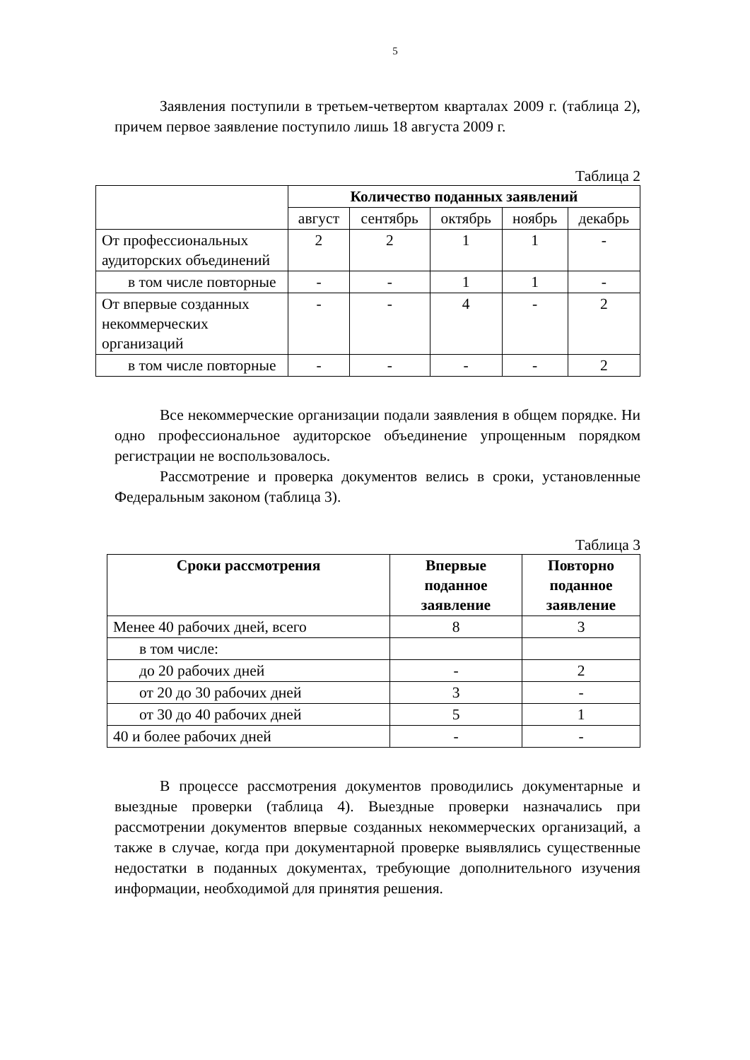5
Заявления поступили в третьем-четвертом кварталах 2009 г. (таблица 2), причем первое заявление поступило лишь 18 августа 2009 г.
Таблица 2
| | Количество поданных заявлений | | | | |
| --- | --- | --- | --- | --- | --- |
| | август | сентябрь | октябрь | ноябрь | декабрь |
| От профессиональных аудиторских объединений | 2 | 2 | 1 | 1 | - |
| в том числе повторные | - | - | 1 | 1 | - |
| От впервые созданных некоммерческих организаций | - | - | 4 | - | 2 |
| в том числе повторные | - | - | - | - | 2 |
Все некоммерческие организации подали заявления в общем порядке. Ни одно профессиональное аудиторское объединение упрощенным порядком регистрации не воспользовалось.
Рассмотрение и проверка документов велись в сроки, установленные Федеральным законом (таблица 3).
Таблица 3
| Сроки рассмотрения | Впервые поданное заявление | Повторно поданное заявление |
| --- | --- | --- |
| Менее 40 рабочих дней, всего | 8 | 3 |
| в том числе: | | |
| до 20 рабочих дней | - | 2 |
| от 20 до 30 рабочих дней | 3 | - |
| от 30 до 40 рабочих дней | 5 | 1 |
| 40 и более рабочих дней | - | - |
В процессе рассмотрения документов проводились документарные и выездные проверки (таблица 4). Выездные проверки назначались при рассмотрении документов впервые созданных некоммерческих организаций, а также в случае, когда при документарной проверке выявлялись существенные недостатки в поданных документах, требующие дополнительного изучения информации, необходимой для принятия решения.